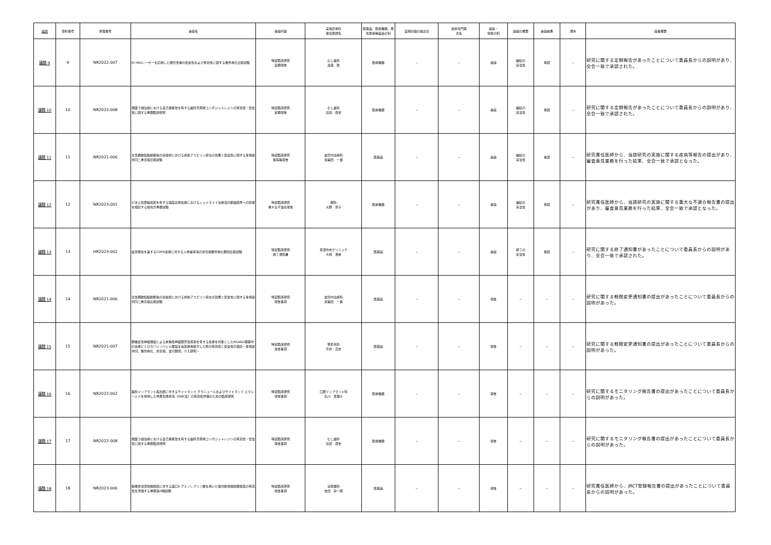| 議題 | 資料番号 | 整理番号 | 審議名 | 審議内容 | 実施診療科 責任医師名 | 医薬品、医療機器、再生医療等製品の別 | 実施計画の提出日 | 技術専門員 氏名 | 審議・ 報告の別 | 議論の概要 | 審議結果 | 備考 | 議事概要 |
| --- | --- | --- | --- | --- | --- | --- | --- | --- | --- | --- | --- | --- | --- |
| 議題 9 | 9 | NR2022-007 | Er:YAGレーザーを応用した根管洗浄の安全性および有効性に関する無作為化比較試験 | 特定臨床研究 定期報告 | むし歯科 渡邉 聡 | 医療機器 | － | － | 審議 | 継続の 妥当性 | 承認 | － | 研究に関する定期報告があったことについて委員長からの説明があり、全会一致で承認された。 |
| 議題 10 | 10 | NR2022-008 | 根面う蝕治療における自己接着性を有する歯科充填用コンポジットレジンの有効性・安全性に関する単群臨床研究 | 特定臨床研究 定期報告 | むし歯科 島田 康史 | 医療機器 | － | － | 審議 | 継続の 妥当性 | 承認 | － | 研究に関する定期報告があったことについて委員長からの説明があり、全会一致で承認された。 |
| 議題 11 | 11 | NR2021-006 | 急性期破裂脳動脈瘤の塞栓術における術前アスピリン投与の効果と安全性に関する多施設共同二重盲検比較試験 | 特定臨床研究 疾病等報告 | 血管内治療科 壽美田 一貴 | 医薬品 | － | － | 審議 | 継続の 妥当性 | 承認 | － | 研究責任医師から、当該研究の実施に関する疾病等報告の提出があり、審査意見業務を行った結果、全会一致で承認となった。 |
| 議題 12 | 12 | NR2023-001 | びまん性萎縮病変を有する強度近視患者におけるレッドライト治療法の脈絡膜厚への影響を検討する前向き単群試験 | 特定臨床研究 重大な不適合報告 | 眼科 大野 京子 | 医療機器 | － | － | 審議 | 継続の 妥当性 | 承認 | － | 研究責任医師から、当該研究の実施に関する重大な不適合報告書の提出があり、審査意見業務を行った結果、全会一致で承認となった。 |
| 議題 13 | 13 | HR2023-002 | 疲労倦怠を呈するCOPD患者に対する人参養栄湯の非盲検無作為化群間比較試験 | 特定臨床研究 終了通知書 | 東濃中央クリニック 大林 浩幸 | 医薬品 | － | － | 審議 | 終了の 妥当性 | 承認 | － | 研究に関する終了通知書があったことについて委員長からの説明があり、全会一致で承認された。 |
| 議題 14 | 14 | NR2021-006 | 急性期破裂脳動脈瘤の塞栓術における術前アスピリン投与の効果と安全性に関する多施設共同二重盲検比較試験 | 特定臨床研究 報告事項 | 血管内治療科 壽美田 一貴 | 医薬品 | － | － | 報告 | － | － | － | 研究に関する軽微変更通知書の提出があったことについて委員長からの説明があった。 |
| 議題 15 | 15 | NR2021-007 | 頚椎症性神経根症による末梢性神経障害性疼痛を有する患者を対象としたNSAIDs服薬中の患者にミロガバリンベシル酸塩を追加併用処方した際の有効性と安全性の検討－多施設共同、無作為化、非盲検、並行群間、介入研究－ | 特定臨床研究 報告事項 | 整形外科 平井 高志 | 医薬品 | － | － | 報告 | － | － | － | 研究に関する軽微変更通知書の提出があったことについて委員長からの説明があった。 |
| 議題 16 | 16 | NR2022-002 | 歯科インプラント露出部に対するサイトランス グラニュールおよびサイトランス エラシールドを併用した骨再生誘導法（GBR法）の有効性評価のための臨床研究 | 特定臨床研究 報告事項 | 口腔インプラント科 丸川 恵理子 | 医療機器 | － | － | 報告 | － | － | － | 研究に関するモニタリング報告書の提出があったことについて委員長からの説明があった。 |
| 議題 17 | 17 | NR2022-008 | 根面う蝕治療における自己接着性を有する歯科充填用コンポジットレジンの有効性・安全性に関する単群臨床研究 | 特定臨床研究 報告事項 | むし歯科 島田 康史 | 医療機器 | － | － | 報告 | － | － | － | 研究に関するモニタリング報告書の提出があったことについて委員長からの説明があった。 |
| 議題 18 | 18 | NR2023-006 | 筋層非浸潤性膀胱癌に対する経口5-アミノレブリン酸を用いた蛍光軟性膀胱鏡検査の有効性を評価する単群第III相試験 | 特定臨床研究 報告事項 | 泌尿器科 吉田 宗一郎 | 医薬品 | － | － | 報告 | － | － | － | 研究責任医師から、jRCT登録報告書の提出があったことについて委員長からの説明があった。 |